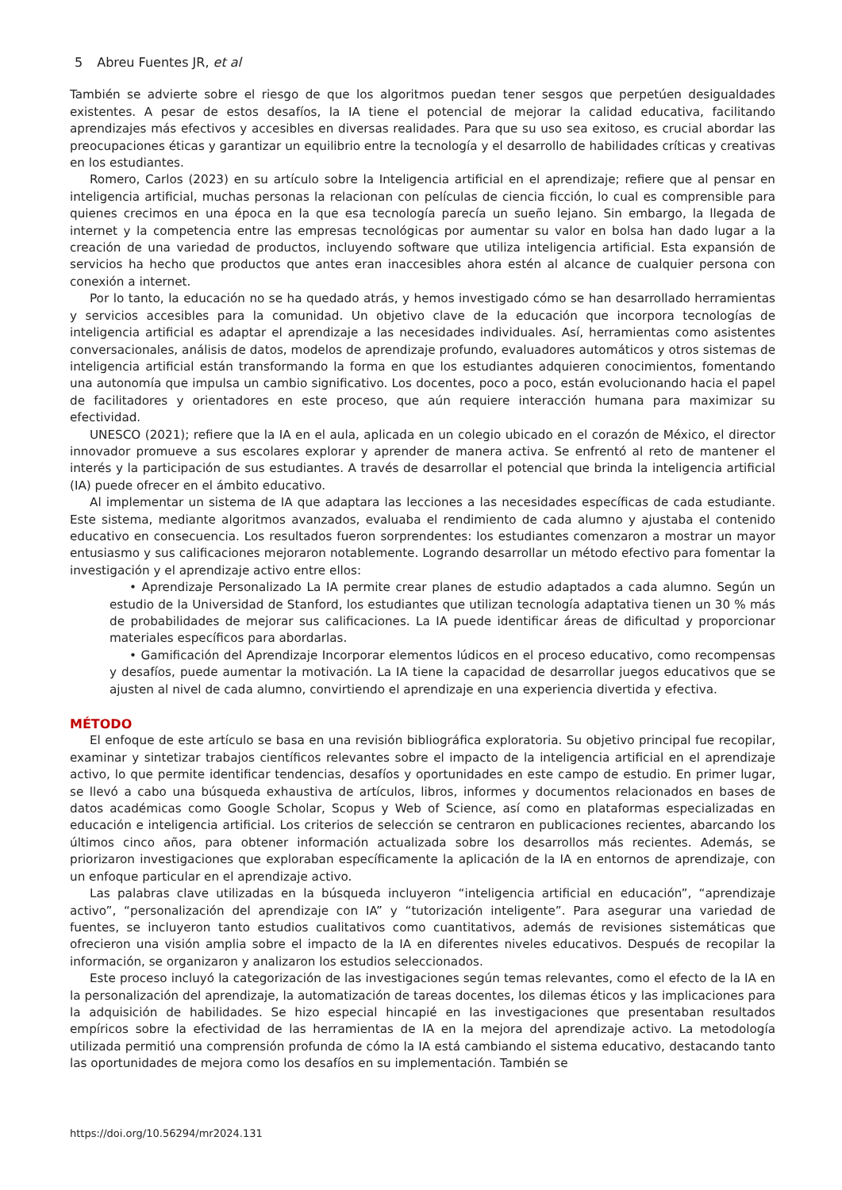5 Abreu Fuentes JR, et al
También se advierte sobre el riesgo de que los algoritmos puedan tener sesgos que perpetúen desigualdades existentes. A pesar de estos desafíos, la IA tiene el potencial de mejorar la calidad educativa, facilitando aprendizajes más efectivos y accesibles en diversas realidades. Para que su uso sea exitoso, es crucial abordar las preocupaciones éticas y garantizar un equilibrio entre la tecnología y el desarrollo de habilidades críticas y creativas en los estudiantes.
Romero, Carlos (2023) en su artículo sobre la Inteligencia artificial en el aprendizaje; refiere que al pensar en inteligencia artificial, muchas personas la relacionan con películas de ciencia ficción, lo cual es comprensible para quienes crecimos en una época en la que esa tecnología parecía un sueño lejano. Sin embargo, la llegada de internet y la competencia entre las empresas tecnológicas por aumentar su valor en bolsa han dado lugar a la creación de una variedad de productos, incluyendo software que utiliza inteligencia artificial. Esta expansión de servicios ha hecho que productos que antes eran inaccesibles ahora estén al alcance de cualquier persona con conexión a internet.
Por lo tanto, la educación no se ha quedado atrás, y hemos investigado cómo se han desarrollado herramientas y servicios accesibles para la comunidad. Un objetivo clave de la educación que incorpora tecnologías de inteligencia artificial es adaptar el aprendizaje a las necesidades individuales. Así, herramientas como asistentes conversacionales, análisis de datos, modelos de aprendizaje profundo, evaluadores automáticos y otros sistemas de inteligencia artificial están transformando la forma en que los estudiantes adquieren conocimientos, fomentando una autonomía que impulsa un cambio significativo. Los docentes, poco a poco, están evolucionando hacia el papel de facilitadores y orientadores en este proceso, que aún requiere interacción humana para maximizar su efectividad.
UNESCO (2021); refiere que la IA en el aula, aplicada en un colegio ubicado en el corazón de México, el director innovador promueve a sus escolares explorar y aprender de manera activa. Se enfrentó al reto de mantener el interés y la participación de sus estudiantes. A través de desarrollar el potencial que brinda la inteligencia artificial (IA) puede ofrecer en el ámbito educativo.
Al implementar un sistema de IA que adaptara las lecciones a las necesidades específicas de cada estudiante. Este sistema, mediante algoritmos avanzados, evaluaba el rendimiento de cada alumno y ajustaba el contenido educativo en consecuencia. Los resultados fueron sorprendentes: los estudiantes comenzaron a mostrar un mayor entusiasmo y sus calificaciones mejoraron notablemente. Logrando desarrollar un método efectivo para fomentar la investigación y el aprendizaje activo entre ellos:
• Aprendizaje Personalizado La IA permite crear planes de estudio adaptados a cada alumno. Según un estudio de la Universidad de Stanford, los estudiantes que utilizan tecnología adaptativa tienen un 30 % más de probabilidades de mejorar sus calificaciones. La IA puede identificar áreas de dificultad y proporcionar materiales específicos para abordarlas.
• Gamificación del Aprendizaje Incorporar elementos lúdicos en el proceso educativo, como recompensas y desafíos, puede aumentar la motivación. La IA tiene la capacidad de desarrollar juegos educativos que se ajusten al nivel de cada alumno, convirtiendo el aprendizaje en una experiencia divertida y efectiva.
MÉTODO
El enfoque de este artículo se basa en una revisión bibliográfica exploratoria. Su objetivo principal fue recopilar, examinar y sintetizar trabajos científicos relevantes sobre el impacto de la inteligencia artificial en el aprendizaje activo, lo que permite identificar tendencias, desafíos y oportunidades en este campo de estudio. En primer lugar, se llevó a cabo una búsqueda exhaustiva de artículos, libros, informes y documentos relacionados en bases de datos académicas como Google Scholar, Scopus y Web of Science, así como en plataformas especializadas en educación e inteligencia artificial. Los criterios de selección se centraron en publicaciones recientes, abarcando los últimos cinco años, para obtener información actualizada sobre los desarrollos más recientes. Además, se priorizaron investigaciones que exploraban específicamente la aplicación de la IA en entornos de aprendizaje, con un enfoque particular en el aprendizaje activo.
Las palabras clave utilizadas en la búsqueda incluyeron “inteligencia artificial en educación”, “aprendizaje activo”, “personalización del aprendizaje con IA” y “tutorización inteligente”. Para asegurar una variedad de fuentes, se incluyeron tanto estudios cualitativos como cuantitativos, además de revisiones sistemáticas que ofrecieron una visión amplia sobre el impacto de la IA en diferentes niveles educativos. Después de recopilar la información, se organizaron y analizaron los estudios seleccionados.
Este proceso incluyó la categorización de las investigaciones según temas relevantes, como el efecto de la IA en la personalización del aprendizaje, la automatización de tareas docentes, los dilemas éticos y las implicaciones para la adquisición de habilidades. Se hizo especial hincapié en las investigaciones que presentaban resultados empíricos sobre la efectividad de las herramientas de IA en la mejora del aprendizaje activo. La metodología utilizada permitió una comprensión profunda de cómo la IA está cambiando el sistema educativo, destacando tanto las oportunidades de mejora como los desafíos en su implementación. También se
https://doi.org/10.56294/mr2024.131